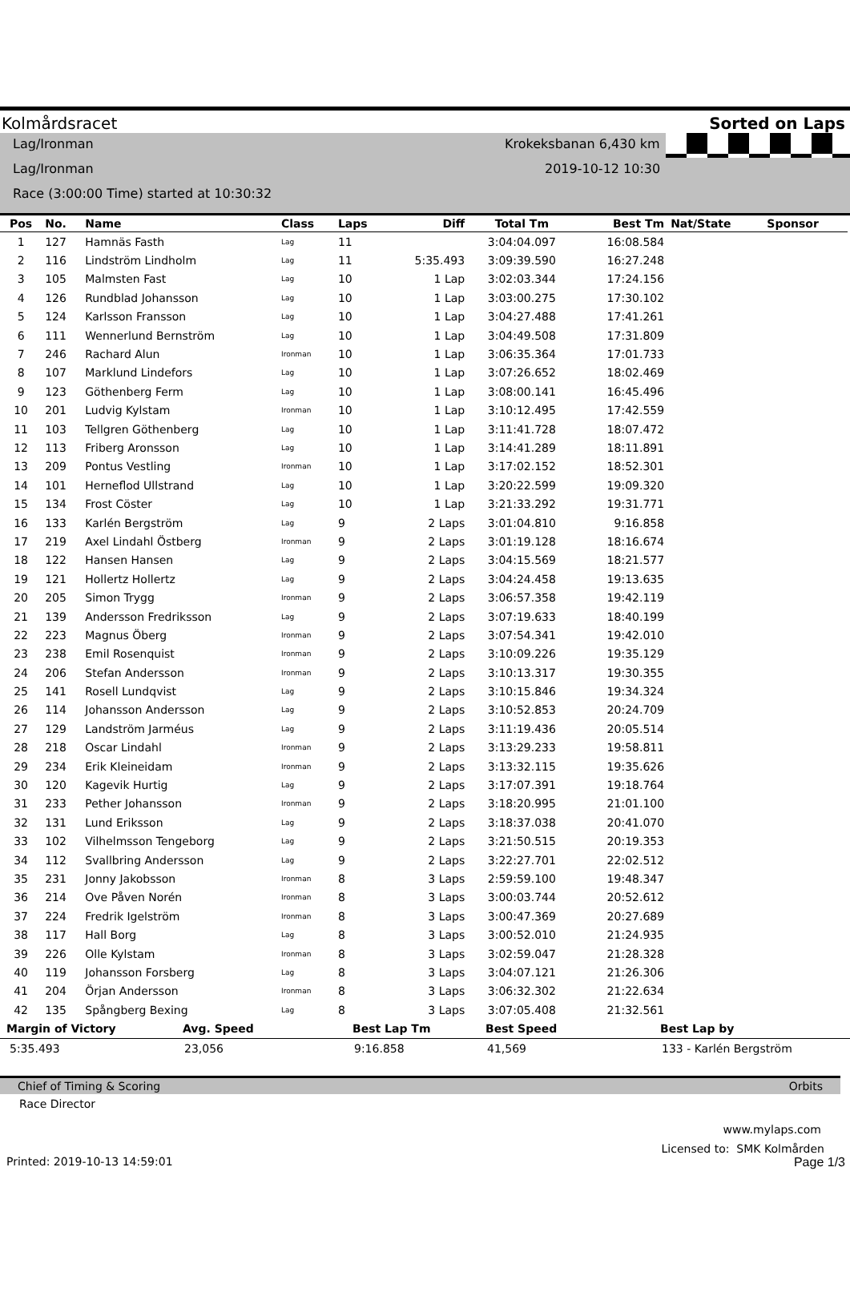Kolmårdsracet Sorted on Laps
Lag/Ironman Krokeksbanan 6,430 km
Lag/Ironman 2019-10-12 10:30
Race (3:00:00 Time) started at 10:30:32
| Pos | No. | Name | Class | Laps | Diff | Total Tm | Best Tm | Nat/State | Sponsor |
| --- | --- | --- | --- | --- | --- | --- | --- | --- | --- |
| 1 | 127 | Hamnäs Fasth | Lag | 11 | | 3:04:04.097 | 16:08.584 | | |
| 2 | 116 | Lindström Lindholm | Lag | 11 | 5:35.493 | 3:09:39.590 | 16:27.248 | | |
| 3 | 105 | Malmsten Fast | Lag | 10 | 1 Lap | 3:02:03.344 | 17:24.156 | | |
| 4 | 126 | Rundblad Johansson | Lag | 10 | 1 Lap | 3:03:00.275 | 17:30.102 | | |
| 5 | 124 | Karlsson Fransson | Lag | 10 | 1 Lap | 3:04:27.488 | 17:41.261 | | |
| 6 | 111 | Wennerlund Bernström | Lag | 10 | 1 Lap | 3:04:49.508 | 17:31.809 | | |
| 7 | 246 | Rachard Alun | Ironman | 10 | 1 Lap | 3:06:35.364 | 17:01.733 | | |
| 8 | 107 | Marklund Lindefors | Lag | 10 | 1 Lap | 3:07:26.652 | 18:02.469 | | |
| 9 | 123 | Göthenberg Ferm | Lag | 10 | 1 Lap | 3:08:00.141 | 16:45.496 | | |
| 10 | 201 | Ludvig Kylstam | Ironman | 10 | 1 Lap | 3:10:12.495 | 17:42.559 | | |
| 11 | 103 | Tellgren Göthenberg | Lag | 10 | 1 Lap | 3:11:41.728 | 18:07.472 | | |
| 12 | 113 | Friberg Aronsson | Lag | 10 | 1 Lap | 3:14:41.289 | 18:11.891 | | |
| 13 | 209 | Pontus Vestling | Ironman | 10 | 1 Lap | 3:17:02.152 | 18:52.301 | | |
| 14 | 101 | Herneflod Ullstrand | Lag | 10 | 1 Lap | 3:20:22.599 | 19:09.320 | | |
| 15 | 134 | Frost Cöster | Lag | 10 | 1 Lap | 3:21:33.292 | 19:31.771 | | |
| 16 | 133 | Karlén Bergström | Lag | 9 | 2 Laps | 3:01:04.810 | 9:16.858 | | |
| 17 | 219 | Axel Lindahl Östberg | Ironman | 9 | 2 Laps | 3:01:19.128 | 18:16.674 | | |
| 18 | 122 | Hansen Hansen | Lag | 9 | 2 Laps | 3:04:15.569 | 18:21.577 | | |
| 19 | 121 | Hollertz Hollertz | Lag | 9 | 2 Laps | 3:04:24.458 | 19:13.635 | | |
| 20 | 205 | Simon Trygg | Ironman | 9 | 2 Laps | 3:06:57.358 | 19:42.119 | | |
| 21 | 139 | Andersson Fredriksson | Lag | 9 | 2 Laps | 3:07:19.633 | 18:40.199 | | |
| 22 | 223 | Magnus Öberg | Ironman | 9 | 2 Laps | 3:07:54.341 | 19:42.010 | | |
| 23 | 238 | Emil Rosenquist | Ironman | 9 | 2 Laps | 3:10:09.226 | 19:35.129 | | |
| 24 | 206 | Stefan Andersson | Ironman | 9 | 2 Laps | 3:10:13.317 | 19:30.355 | | |
| 25 | 141 | Rosell Lundqvist | Lag | 9 | 2 Laps | 3:10:15.846 | 19:34.324 | | |
| 26 | 114 | Johansson Andersson | Lag | 9 | 2 Laps | 3:10:52.853 | 20:24.709 | | |
| 27 | 129 | Landström Jarméus | Lag | 9 | 2 Laps | 3:11:19.436 | 20:05.514 | | |
| 28 | 218 | Oscar Lindahl | Ironman | 9 | 2 Laps | 3:13:29.233 | 19:58.811 | | |
| 29 | 234 | Erik Kleineidam | Ironman | 9 | 2 Laps | 3:13:32.115 | 19:35.626 | | |
| 30 | 120 | Kagevik Hurtig | Lag | 9 | 2 Laps | 3:17:07.391 | 19:18.764 | | |
| 31 | 233 | Pether Johansson | Ironman | 9 | 2 Laps | 3:18:20.995 | 21:01.100 | | |
| 32 | 131 | Lund Eriksson | Lag | 9 | 2 Laps | 3:18:37.038 | 20:41.070 | | |
| 33 | 102 | Vilhelmsson Tengeborg | Lag | 9 | 2 Laps | 3:21:50.515 | 20:19.353 | | |
| 34 | 112 | Svallbring Andersson | Lag | 9 | 2 Laps | 3:22:27.701 | 22:02.512 | | |
| 35 | 231 | Jonny Jakobsson | Ironman | 8 | 3 Laps | 2:59:59.100 | 19:48.347 | | |
| 36 | 214 | Ove Påven Norén | Ironman | 8 | 3 Laps | 3:00:03.744 | 20:52.612 | | |
| 37 | 224 | Fredrik Igelström | Ironman | 8 | 3 Laps | 3:00:47.369 | 20:27.689 | | |
| 38 | 117 | Hall Borg | Lag | 8 | 3 Laps | 3:00:52.010 | 21:24.935 | | |
| 39 | 226 | Olle Kylstam | Ironman | 8 | 3 Laps | 3:02:59.047 | 21:28.328 | | |
| 40 | 119 | Johansson Forsberg | Lag | 8 | 3 Laps | 3:04:07.121 | 21:26.306 | | |
| 41 | 204 | Örjan Andersson | Ironman | 8 | 3 Laps | 3:06:32.302 | 21:22.634 | | |
| 42 | 135 | Spångberg Bexing | Lag | 8 | 3 Laps | 3:07:05.408 | 21:32.561 | | |
Margin of Victory Avg. Speed Best Lap Tm Best Speed Best Lap by
5:35.493 23,056 9:16.858 41,569 133 - Karlén Bergström
Chief of Timing & Scoring Orbits
Race Director
www.mylaps.com
Licensed to: SMK Kolmården
Printed: 2019-10-13 14:59:01 Page 1/3